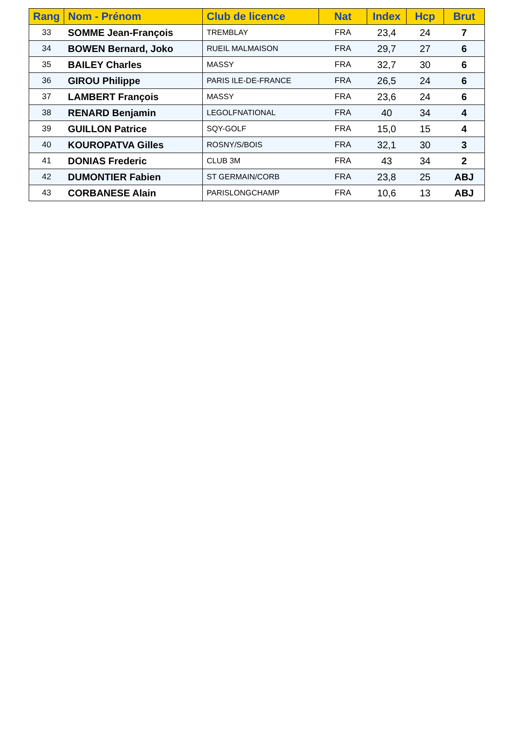| Rang | Nom - Prénom | Club de licence | Nat | Index | Hcp | Brut |
| --- | --- | --- | --- | --- | --- | --- |
| 33 | SOMME Jean-François | TREMBLAY | FRA | 23,4 | 24 | 7 |
| 34 | BOWEN Bernard, Joko | RUEIL MALMAISON | FRA | 29,7 | 27 | 6 |
| 35 | BAILEY Charles | MASSY | FRA | 32,7 | 30 | 6 |
| 36 | GIROU Philippe | PARIS ILE-DE-FRANCE | FRA | 26,5 | 24 | 6 |
| 37 | LAMBERT François | MASSY | FRA | 23,6 | 24 | 6 |
| 38 | RENARD Benjamin | LEGOLFNATIONAL | FRA | 40 | 34 | 4 |
| 39 | GUILLON Patrice | SQY-GOLF | FRA | 15,0 | 15 | 4 |
| 40 | KOUROPATVA Gilles | ROSNY/S/BOIS | FRA | 32,1 | 30 | 3 |
| 41 | DONIAS Frederic | CLUB 3M | FRA | 43 | 34 | 2 |
| 42 | DUMONTIER Fabien | ST GERMAIN/CORB | FRA | 23,8 | 25 | ABJ |
| 43 | CORBANESE Alain | PARISLONGCHAMP | FRA | 10,6 | 13 | ABJ |